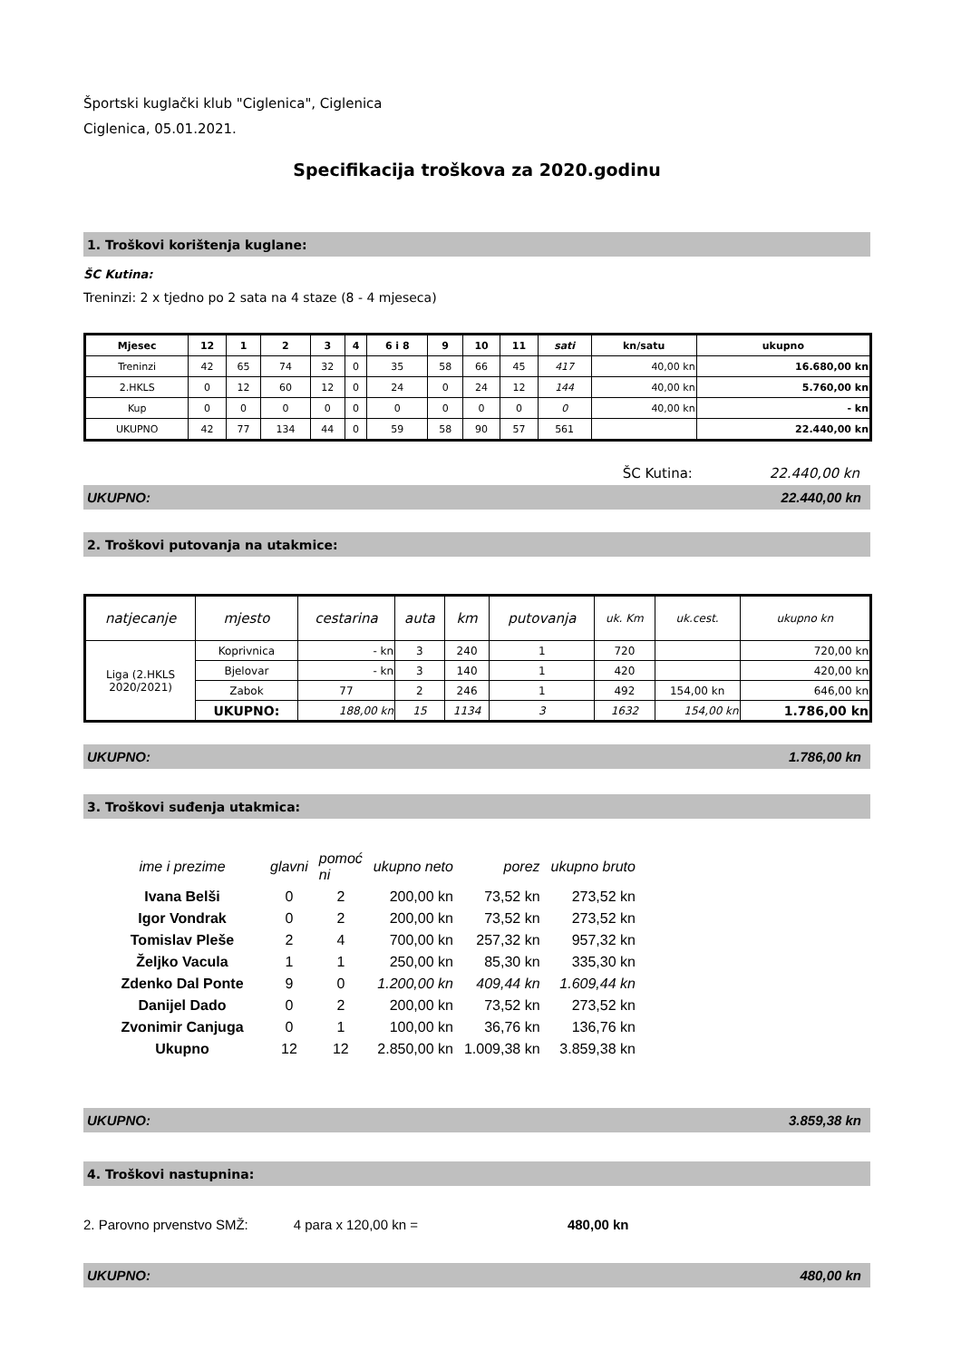Športski kuglački klub "Ciglenica", Ciglenica
Ciglenica, 05.01.2021.
Specifikacija troškova za 2020.godinu
1. Troškovi korištenja kuglane:
ŠC Kutina:
Treninzi: 2 x tjedno po 2 sata na 4 staze (8 - 4 mjeseca)
| Mjesec | 12 | 1 | 2 | 3 | 4 | 6 i 8 | 9 | 10 | 11 | sati | kn/satu | ukupno |
| Treninzi | 42 | 65 | 74 | 32 | 0 | 35 | 58 | 66 | 45 | 417 | 40,00 kn | 16.680,00 kn |
| 2.HKLS | 0 | 12 | 60 | 12 | 0 | 24 | 0 | 24 | 12 | 144 | 40,00 kn | 5.760,00 kn |
| Kup | 0 | 0 | 0 | 0 | 0 | 0 | 0 | 0 | 0 | 0 | 40,00 kn | - kn |
| UKUPNO | 42 | 77 | 134 | 44 | 0 | 59 | 58 | 90 | 57 | 561 | | 22.440,00 kn |
ŠC Kutina: 22.440,00 kn
UKUPNO: 22.440,00 kn
2. Troškovi putovanja na utakmice:
| natjecanje | mjesto | cestarina | auta | km | putovanja | uk. Km | uk.cest. | ukupno kn |
| Liga (2.HKLS 2020/2021) | Koprivnica | - kn | 3 | 240 | 1 | 720 | | 720,00 kn |
| | Bjelovar | - kn | 3 | 140 | 1 | 420 | | 420,00 kn |
| | Zabok | 77 | 2 | 246 | 1 | 492 | 154,00 kn | 646,00 kn |
| | UKUPNO: | 188,00 kn | 15 | 1134 | 3 | 1632 | 154,00 kn | 1.786,00 kn |
UKUPNO: 1.786,00 kn
3. Troškovi suđenja utakmica:
| ime i prezime | glavni | pomoć ni | ukupno neto | porez | ukupno bruto |
| Ivana Belši | 0 | 2 | 200,00 kn | 73,52 kn | 273,52 kn |
| Igor Vondrak | 0 | 2 | 200,00 kn | 73,52 kn | 273,52 kn |
| Tomislav Pleše | 2 | 4 | 700,00 kn | 257,32 kn | 957,32 kn |
| Željko Vacula | 1 | 1 | 250,00 kn | 85,30 kn | 335,30 kn |
| Zdenko Dal Ponte | 9 | 0 | 1.200,00 kn | 409,44 kn | 1.609,44 kn |
| Danijel Dado | 0 | 2 | 200,00 kn | 73,52 kn | 273,52 kn |
| Zvonimir Canjuga | 0 | 1 | 100,00 kn | 36,76 kn | 136,76 kn |
| Ukupno | 12 | 12 | 2.850,00 kn | 1.009,38 kn | 3.859,38 kn |
UKUPNO: 3.859,38 kn
4. Troškovi nastupnina:
2. Parovno prvenstvo SMŽ: 4 para x 120,00 kn = 480,00 kn
UKUPNO: 480,00 kn